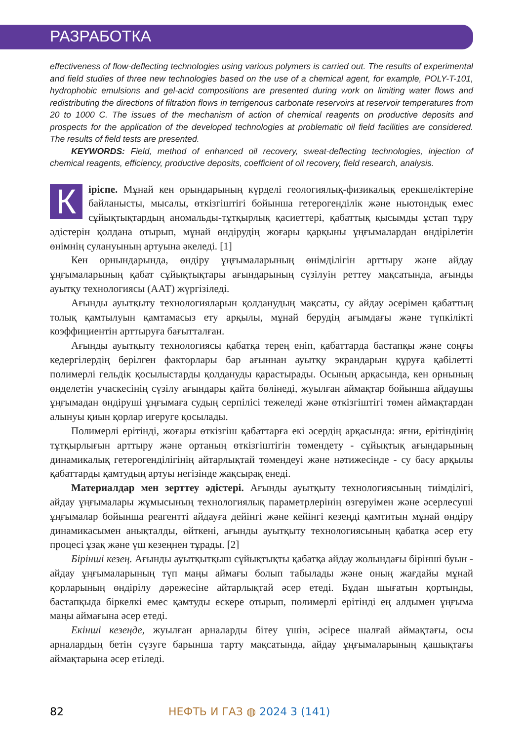РАЗРАБОТКА
effectiveness of flow-deflecting technologies using various polymers is carried out. The results of experimental and field studies of three new technologies based on the use of a chemical agent, for example, POLY-T-101, hydrophobic emulsions and gel-acid compositions are presented during work on limiting water flows and redistributing the directions of filtration flows in terrigenous carbonate reservoirs at reservoir temperatures from 20 to 1000 C. The issues of the mechanism of action of chemical reagents on productive deposits and prospects for the application of the developed technologies at problematic oil field facilities are considered. The results of field tests are presented.
KEYWORDS: Field, method of enhanced oil recovery, sweat-deflecting technologies, injection of chemical reagents, efficiency, productive deposits, coefficient of oil recovery, field research, analysis.
Кіріспе. Мұнай кен орындарының күрделі геологиялық-физикалық ерекшеліктеріне байланысты, мысалы, өткізгіштігі бойынша гетерогенділік және ньютондық емес сұйықтықтардың аномальды-тұтқырлық қасиеттері, қабаттық қысымды ұстап тұру әдістерін қолдана отырып, мұнай өндірудің жоғары қарқыны ұңғымалардан өндірілетін өнімнің сулануының артуына әкеледі. [1]
Кен орнындарында, өндіру ұңғымаларының өнімділігін арттыру және айдау ұңғымаларының қабат сұйықтықтары ағындарының сүзілуін реттеу мақсатында, ағынды ауытқу технологиясы (ААТ) жүргізіледі.
Ағынды ауытқыту технологияларын қолданудың мақсаты, су айдау әсерімен қабаттың толық қамтылуын қамтамасыз ету арқылы, мұнай берудің ағымдағы және түпкілікті коэффициентін арттыруға бағытталған.
Ағынды ауытқыту технологиясы қабатқа терең еніп, қабаттарда бастапқы және соңғы кедергілердің берілген факторлары бар ағыннан ауытқу экрандарын құруға қабілетті полимерлі гельдік қосылыстарды қолдануды қарастырады. Осының арқасында, кен орнының өңделетін учаскесінің сүзілу ағындары қайта бөлінеді, жуылған аймақтар бойынша айдаушы ұңғымадан өндіруші ұңғымаға судың серпілісі тежеледі және өткізгіштігі төмен аймақтардан алынуы қиын қорлар игеруге қосылады.
Полимерлі ерітінді, жоғары өткізгіш қабаттарға екі әсердің арқасында: яғни, ерітіндінің тұтқырлығын арттыру және ортаның өткізгіштігін төмендету - сұйықтық ағындарының динамикалық гетерогенділігінің айтарлықтай төмендеуі және нәтижесінде - су басу арқылы қабаттарды қамтудың артуы негізінде жақсырақ енеді.
Материалдар мен зерттеу әдістері. Ағынды ауытқыту технологиясының тиімділігі, айдау ұңғымалары жұмысының технологиялық параметрлерінің өзгеруімен және әсерлесуші ұңғымалар бойынша реагентті айдауға дейінгі және кейінгі кезеңді қамтитын мұнай өндіру динамикасымен анықталды, өйткені, ағынды ауытқыту технологиясының қабатқа әсер ету процесі ұзақ және үш кезеңнен тұрады. [2]
Бірінші кезең. Ағынды ауытқытқыш сұйықтықты қабатқа айдау жолындағы бірінші буын - айдау ұңғымаларының түп маңы аймағы болып табылады және оның жағдайы мұнай қорларының өндірілу дәрежесіне айтарлықтай әсер етеді. Бұдан шығатын қортынды, бастапқыда біркелкі емес қамтуды ескере отырып, полимерлі ерітінді ең алдымен ұңғыма маңы аймағына әсер етеді.
Екінші кезеңде, жуылған арналарды бітеу үшін, әсіресе шалғай аймақтағы, осы арналардың бетін сүзуге барынша тарту мақсатында, айдау ұңғымаларының қашықтағы аймақтарына әсер етіледі.
82 НЕФТЬ И ГАЗ ◍ 2024 3 (141)